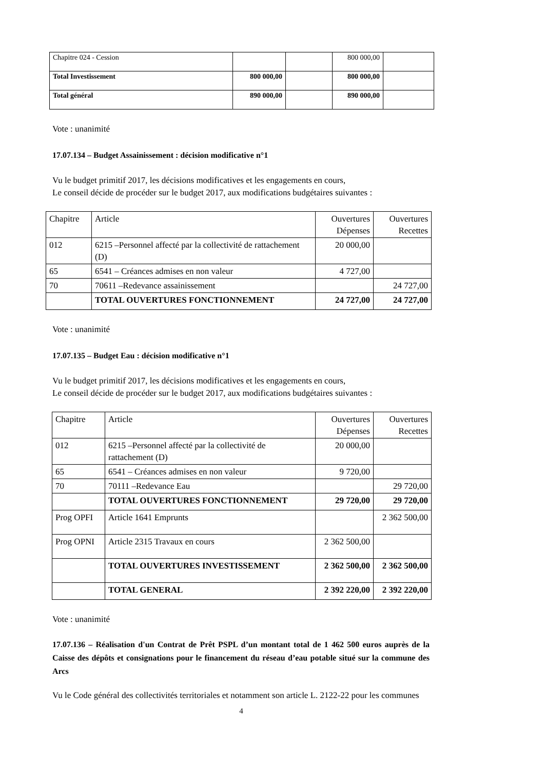| Chapitre 024 - Cession | | | 800 000,00 | |
| Total Investissement | 800 000,00 | | 800 000,00 | |
| Total général | 890 000,00 | | 890 000,00 | |
Vote : unanimité
17.07.134 – Budget Assainissement : décision modificative n°1
Vu le budget primitif 2017, les décisions modificatives et les engagements en cours,
Le conseil décide de procéder sur le budget 2017, aux modifications budgétaires suivantes :
| Chapitre | Article | Ouvertures Dépenses | Ouvertures Recettes |
| --- | --- | --- | --- |
| 012 | 6215 –Personnel affecté par la collectivité de rattachement (D) | 20 000,00 | |
| 65 | 6541 – Créances admises en non valeur | 4 727,00 | |
| 70 | 70611 –Redevance assainissement | | 24 727,00 |
| | TOTAL OUVERTURES FONCTIONNEMENT | 24 727,00 | 24 727,00 |
Vote : unanimité
17.07.135 – Budget Eau : décision modificative n°1
Vu le budget primitif 2017, les décisions modificatives et les engagements en cours,
Le conseil décide de procéder sur le budget 2017, aux modifications budgétaires suivantes :
| Chapitre | Article | Ouvertures Dépenses | Ouvertures Recettes |
| --- | --- | --- | --- |
| 012 | 6215 –Personnel affecté par la collectivité de rattachement (D) | 20 000,00 | |
| 65 | 6541 – Créances admises en non valeur | 9 720,00 | |
| 70 | 70111 –Redevance Eau | | 29 720,00 |
| | TOTAL OUVERTURES FONCTIONNEMENT | 29 720,00 | 29 720,00 |
| Prog OPFI | Article 1641 Emprunts | | 2 362 500,00 |
| Prog OPNI | Article 2315 Travaux en cours | 2 362 500,00 | |
| | TOTAL OUVERTURES INVESTISSEMENT | 2 362 500,00 | 2 362 500,00 |
| | TOTAL GENERAL | 2 392 220,00 | 2 392 220,00 |
Vote : unanimité
17.07.136 – Réalisation d'un Contrat de Prêt PSPL d’un montant total de 1 462 500 euros auprès de la Caisse des dépôts et consignations pour le financement du réseau d’eau potable situé sur la commune des Arcs
Vu le Code général des collectivités territoriales et notamment son article L. 2122-22 pour les communes
4